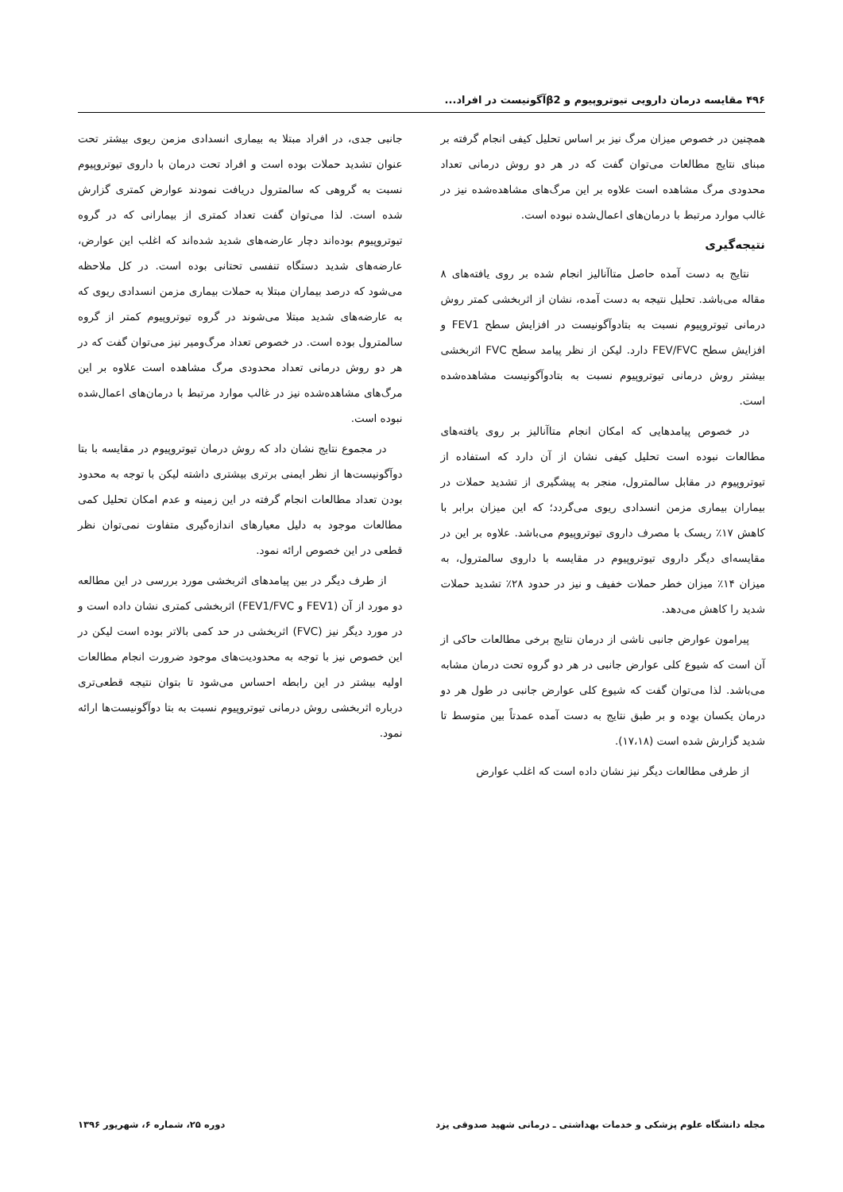۴۹۶ مقایسه درمان دارویی تیوتروپیوم و β2آگونیست در افراد...
همچنین در خصوص میزان مرگ نیز بر اساس تحلیل کیفی انجام گرفته بر مبنای نتایج مطالعات می‌توان گفت که در هر دو روش درمانی تعداد محدودی مرگ مشاهده است علاوه بر این مرگ‌های مشاهده‌شده نیز در غالب موارد مرتبط با درمان‌های اعمال‌شده نبوده است.
نتیجه‌گیری
نتایج به دست آمده حاصل متاآنالیز انجام شده بر روی یافته‌های ۸ مقاله می‌باشد. تحلیل نتیجه به دست آمده، نشان از اثربخشی کمتر روش درمانی تیوتروپیوم نسبت به بتادوآگونیست در افزایش سطح FEV1 و افزایش سطح FEV/FVC دارد. لیکن از نظر پیامد سطح FVC اثربخشی بیشتر روش درمانی تیوتروپیوم نسبت به بتادوآگونیست مشاهده‌شده است.
در خصوص پیامدهایی که امکان انجام متاآنالیز بر روی یافته‌های مطالعات نبوده است تحلیل کیفی نشان از آن دارد که استفاده از تیوتروپیوم در مقابل سالمترول، منجر به پیشگیری از تشدید حملات در بیماران بیماری مزمن انسدادی ریوی می‌گردد؛ که این میزان برابر با کاهش ۱۷٪ ریسک با مصرف داروی تیوتروپیوم می‌باشد. علاوه بر این در مقایسه‌ای دیگر داروی تیوتروپیوم در مقایسه با داروی سالمترول، به میزان ۱۴٪ میزان خطر حملات خفیف و نیز در حدود ۲۸٪ تشدید حملات شدید را کاهش می‌دهد.
پیرامون عوارض جانبی ناشی از درمان نتایج برخی مطالعات حاکی از آن است که شیوع کلی عوارض جانبی در هر دو گروه تحت درمان مشابه می‌باشد. لذا می‌توان گفت که شیوع کلی عوارض جانبی در طول هر دو درمان یکسان بوِده و بر طبق نتایج به دست آمده عمدتاً بین متوسط تا شدید گزارش شده است (۱۷،۱۸).
از طرفی مطالعات دیگر نیز نشان داده است که اغلب عوارض
جانبی جدی، در افراد مبتلا به بیماری انسدادی مزمن ریوی بیشتر تحت عنوان تشدید حملات بوده است و افراد تحت درمان با داروی تیوتروپیوم نسبت به گروهی که سالمترول دریافت نمودند عوارض کمتری گزارش شده است. لذا می‌توان گفت تعداد کمتری از بیمارانی که در گروه تیوتروپیوم بوده‌اند دچار عارضه‌های شدید شده‌اند که اغلب این عوارض، عارضه‌های شدید دستگاه تنفسی تحتانی بوده است. در کل ملاحظه می‌شود که درصد بیماران مبتلا به حملات بیماری مزمن انسدادی ریوی که به عارضه‌های شدید مبتلا می‌شوند در گروه تیوتروپیوم کمتر از گروه سالمترول بوده است. در خصوص تعداد مرگ‌ومیر نیز می‌توان گفت که در هر دو روش درمانی تعداد محدودی مرگ مشاهده است علاوه بر این مرگ‌های مشاهده‌شده نیز در غالب موارد مرتبط با درمان‌های اعمال‌شده نبوده است.
در مجموع نتایج نشان داد که روش درمان تیوتروپیوم در مقایسه با بتا دوآگونیست‌ها از نظر ایمنی برتری بیشتری داشته لیکن با توجه به محدود بودن تعداد مطالعات انجام گرفته در این زمینه و عدم امکان تحلیل کمی مطالعات موجود به دلیل معیارهای اندازه‌گیری متفاوت نمی‌توان نظر قطعی در این خصوص ارائه نمود.
از طرف دیگر در بین پیامدهای اثربخشی مورد بررسی در این مطالعه دو مورد از آن (FEV1 و FEV1/FVC) اثربخشی کمتری نشان داده است و در مورد دیگر نیز (FVC) اثربخشی در حد کمی بالاتر بوده است لیکن در این خصوص نیز با توجه به محدودیت‌های موجود ضرورت انجام مطالعات اولیه بیشتر در این رابطه احساس می‌شود تا بتوان نتیجه قطعی‌تری درباره اثربخشی روش درمانی تیوتروپیوم نسبت به بتا دوآگونیست‌ها ارائه نمود.
مجله دانشگاه علوم پزشکی و خدمات بهداشتی ـ درمانی شهید صدوقی یزد دوره ۲۵، شماره ۶، شهریور ۱۳۹۶